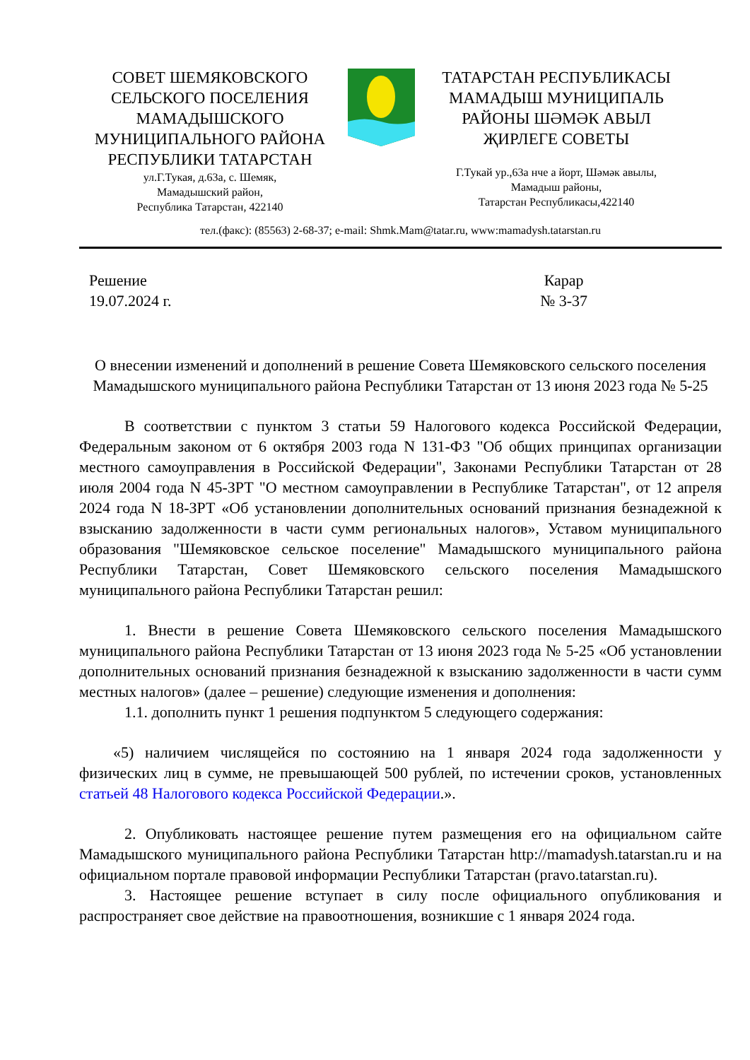СОВЕТ ШЕМЯКОВСКОГО
СЕЛЬСКОГО ПОСЕЛЕНИЯ
МАМАДЫШСКОГО
МУНИЦИПАЛЬНОГО РАЙОНА
РЕСПУБЛИКИ ТАТАРСТАН
ул.Г.Тукая, д.63а, с. Шемяк,
Мамадышский район,
Республика Татарстан, 422140
ТАТАРСТАН РЕСПУБЛИКАСЫ
МАМАДЫШ МУНИЦИПАЛЬ
РАЙОНЫ ШӘМӘК АВЫЛ
ҖИРЛЕГЕ СОВЕТЫ
Г.Тукай ур.,63а нче а йорт, Шәмәк авылы,
Мамадыш районы,
Татарстан Республикасы,422140
тел.(факс): (85563) 2-68-37; e-mail: Shmk.Mam@tatar.ru, www:mamadysh.tatarstan.ru
Решение
19.07.2024 г.
Карар
№ 3-37
О внесении изменений и дополнений в решение Совета Шемяковского сельского поселения Мамадышского муниципального района Республики Татарстан от 13 июня 2023 года № 5-25
В соответствии с пунктом 3 статьи 59 Налогового кодекса Российской Федерации, Федеральным законом от 6 октября 2003 года N 131-ФЗ "Об общих принципах организации местного самоуправления в Российской Федерации", Законами Республики Татарстан от 28 июля 2004 года N 45-ЗРТ "О местном самоуправлении в Республике Татарстан", от 12 апреля 2024 года N 18-ЗРТ «Об установлении дополнительных оснований признания безнадежной к взысканию задолженности в части сумм региональных налогов», Уставом муниципального образования "Шемяковское сельское поселение" Мамадышского муниципального района Республики Татарстан, Совет Шемяковского сельского поселения Мамадышского муниципального района Республики Татарстан решил:
1. Внести в решение Совета Шемяковского сельского поселения Мамадышского муниципального района Республики Татарстан от 13 июня 2023 года № 5-25 «Об установлении дополнительных оснований признания безнадежной к взысканию задолженности в части сумм местных налогов» (далее – решение) следующие изменения и дополнения:
1.1. дополнить пункт 1 решения подпунктом 5 следующего содержания:
«5) наличием числящейся по состоянию на 1 января 2024 года задолженности у физических лиц в сумме, не превышающей 500 рублей, по истечении сроков, установленных статьей 48 Налогового кодекса Российской Федерации.».
2. Опубликовать настоящее решение путем размещения его на официальном сайте Мамадышского муниципального района Республики Татарстан http://mamadysh.tatarstan.ru и на официальном портале правовой информации Республики Татарстан (pravo.tatarstan.ru).
3. Настоящее решение вступает в силу после официального опубликования и распространяет свое действие на правоотношения, возникшие с 1 января 2024 года.